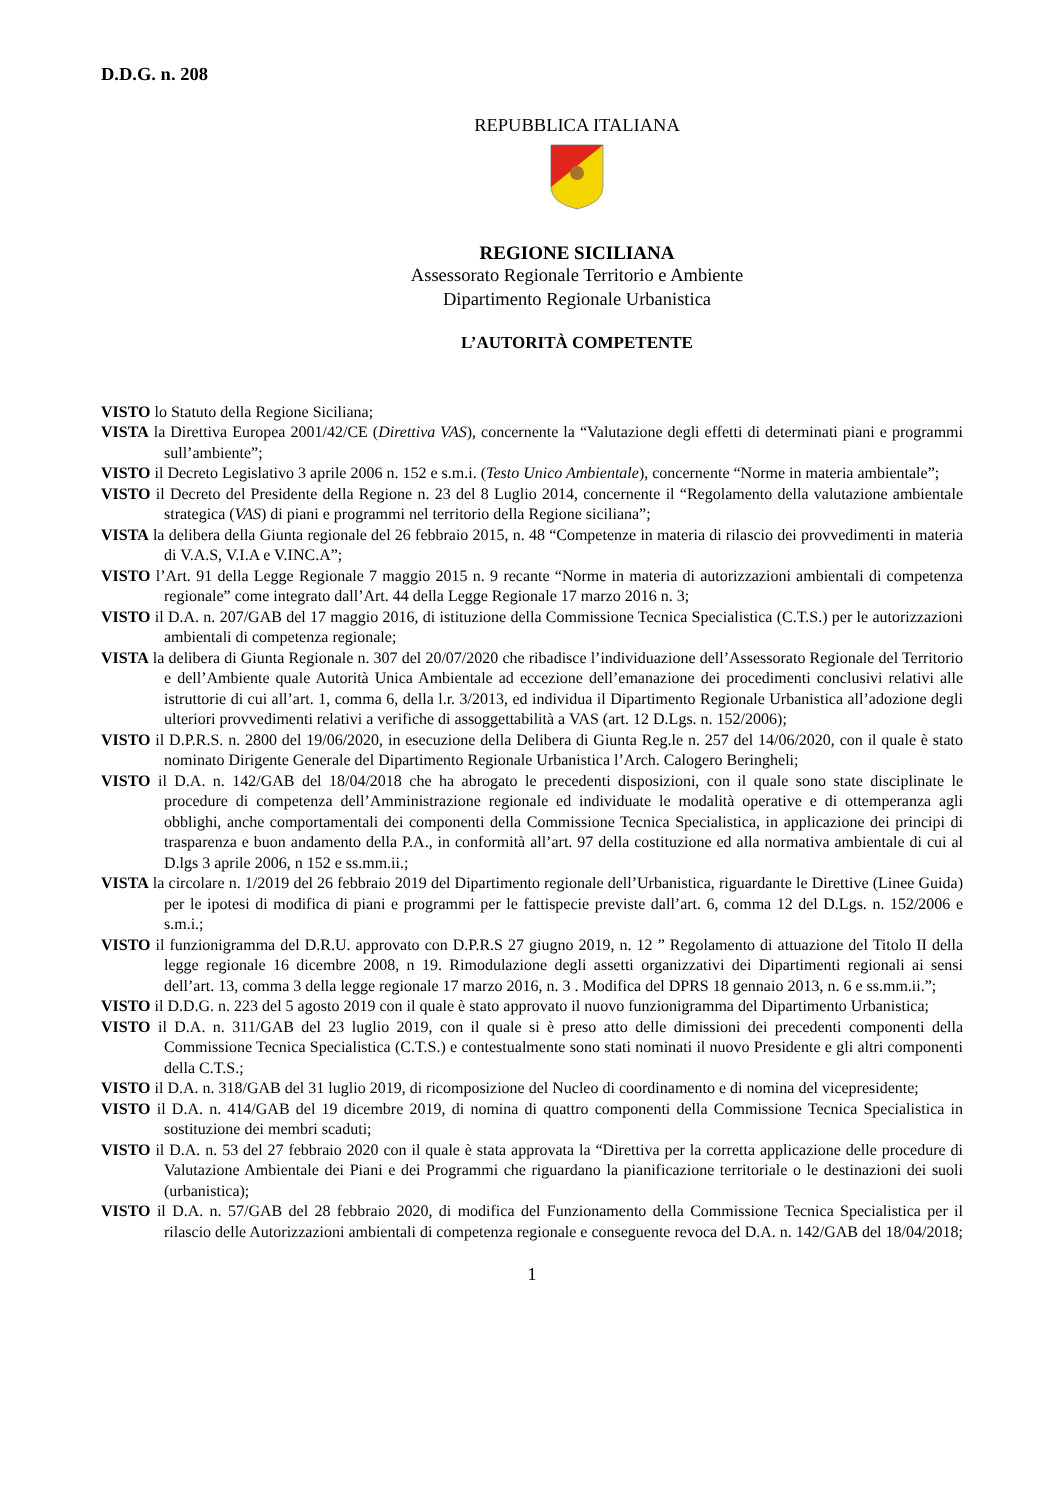D.D.G. n. 208
REPUBBLICA ITALIANA
REGIONE SICILIANA
Assessorato Regionale Territorio e Ambiente
Dipartimento Regionale Urbanistica
L’AUTORITÀ COMPETENTE
VISTO lo Statuto della Regione Siciliana;
VISTA la Direttiva Europea 2001/42/CE (Direttiva VAS), concernente la “Valutazione degli effetti di determinati piani e programmi sull’ambiente”;
VISTO il Decreto Legislativo 3 aprile 2006 n. 152 e s.m.i. (Testo Unico Ambientale), concernente “Norme in materia ambientale”;
VISTO il Decreto del Presidente della Regione n. 23 del 8 Luglio 2014, concernente il “Regolamento della valutazione ambientale strategica (VAS) di piani e programmi nel territorio della Regione siciliana”;
VISTA la delibera della Giunta regionale del 26 febbraio 2015, n. 48 “Competenze in materia di rilascio dei provvedimenti in materia di V.A.S, V.I.A e V.INC.A”;
VISTO l’Art. 91 della Legge Regionale 7 maggio 2015 n. 9 recante “Norme in materia di autorizzazioni ambientali di competenza regionale” come integrato dall’Art. 44 della Legge Regionale 17 marzo 2016 n. 3;
VISTO il D.A. n. 207/GAB del 17 maggio 2016, di istituzione della Commissione Tecnica Specialistica (C.T.S.) per le autorizzazioni ambientali di competenza regionale;
VISTA la delibera di Giunta Regionale n. 307 del 20/07/2020 che ribadisce l’individuazione dell’Assessorato Regionale del Territorio e dell’Ambiente quale Autorità Unica Ambientale ad eccezione dell’emanazione dei procedimenti conclusivi relativi alle istruttorie di cui all’art. 1, comma 6, della l.r. 3/2013, ed individua il Dipartimento Regionale Urbanistica all’adozione degli ulteriori provvedimenti relativi a verifiche di assoggettabilità a VAS (art. 12 D.Lgs. n. 152/2006);
VISTO il D.P.R.S. n. 2800 del 19/06/2020, in esecuzione della Delibera di Giunta Reg.le n. 257 del 14/06/2020, con il quale è stato nominato Dirigente Generale del Dipartimento Regionale Urbanistica l’Arch. Calogero Beringheli;
VISTO il D.A. n. 142/GAB del 18/04/2018 che ha abrogato le precedenti disposizioni, con il quale sono state disciplinate le procedure di competenza dell’Amministrazione regionale ed individuate le modalità operative e di ottemperanza agli obblighi, anche comportamentali dei componenti della Commissione Tecnica Specialistica, in applicazione dei principi di trasparenza e buon andamento della P.A., in conformità all’art. 97 della costituzione ed alla normativa ambientale di cui al D.lgs 3 aprile 2006, n 152 e ss.mm.ii.;
VISTA la circolare n. 1/2019 del 26 febbraio 2019 del Dipartimento regionale dell’Urbanistica, riguardante le Direttive (Linee Guida) per le ipotesi di modifica di piani e programmi per le fattispecie previste dall’art. 6, comma 12 del D.Lgs. n. 152/2006 e s.m.i.;
VISTO il funzionigramma del D.R.U. approvato con D.P.R.S 27 giugno 2019, n. 12 ” Regolamento di attuazione del Titolo II della legge regionale 16 dicembre 2008, n 19. Rimodulazione degli assetti organizzativi dei Dipartimenti regionali ai sensi dell’art. 13, comma 3 della legge regionale 17 marzo 2016, n. 3 . Modifica del DPRS 18 gennaio 2013, n. 6 e ss.mm.ii.”;
VISTO il D.D.G. n. 223 del 5 agosto 2019 con il quale è stato approvato il nuovo funzionigramma del Dipartimento Urbanistica;
VISTO il D.A. n. 311/GAB del 23 luglio 2019, con il quale si è preso atto delle dimissioni dei precedenti componenti della Commissione Tecnica Specialistica (C.T.S.) e contestualmente sono stati nominati il nuovo Presidente e gli altri componenti della C.T.S.;
VISTO il D.A. n. 318/GAB del 31 luglio 2019, di ricomposizione del Nucleo di coordinamento e di nomina del vicepresidente;
VISTO il D.A. n. 414/GAB del 19 dicembre 2019, di nomina di quattro componenti della Commissione Tecnica Specialistica in sostituzione dei membri scaduti;
VISTO il D.A. n. 53 del 27 febbraio 2020 con il quale è stata approvata la “Direttiva per la corretta applicazione delle procedure di Valutazione Ambientale dei Piani e dei Programmi che riguardano la pianificazione territoriale o le destinazioni dei suoli (urbanistica);
VISTO il D.A. n. 57/GAB del 28 febbraio 2020, di modifica del Funzionamento della Commissione Tecnica Specialistica per il rilascio delle Autorizzazioni ambientali di competenza regionale e conseguente revoca del D.A. n. 142/GAB del 18/04/2018;
1